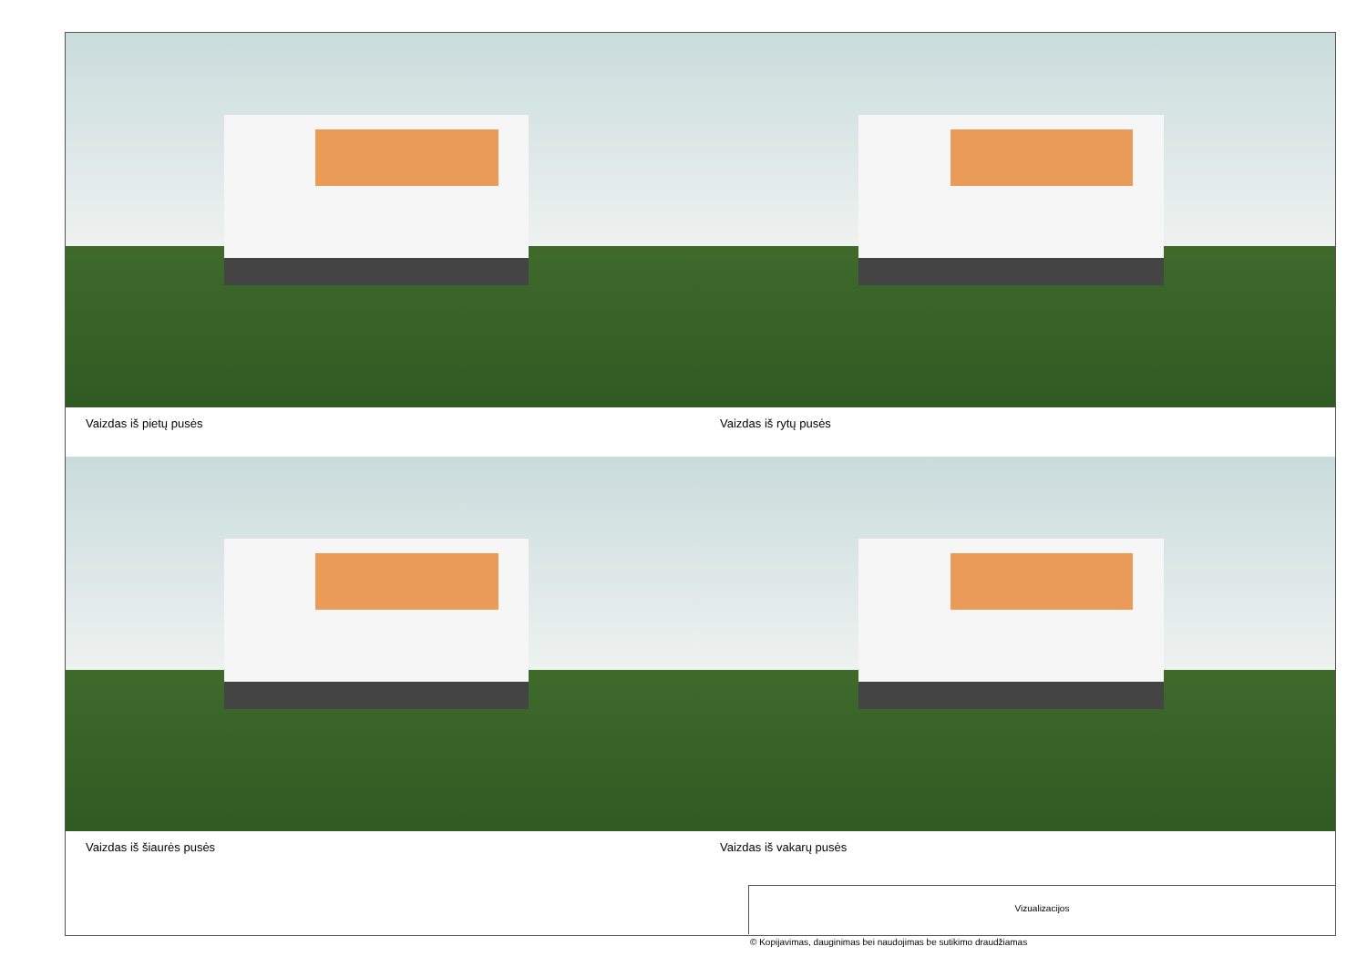Vaizdas iš pietų pusės
Vaizdas iš rytų pusės
Vaizdas iš šiaurės pusės
Vaizdas iš vakarų pusės
Vizualizacijos
© Kopijavimas, dauginimas bei naudojimas be sutikimo draudžiamas